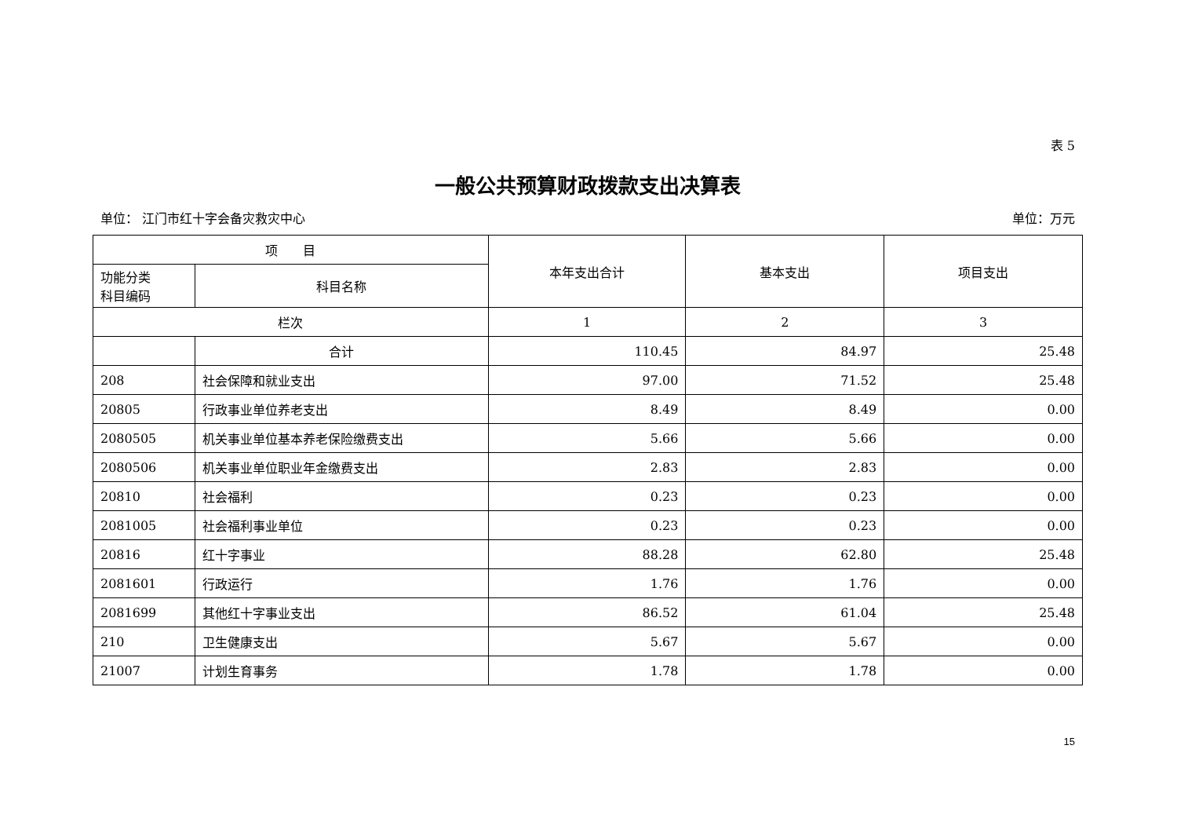表 5
一般公共预算财政拨款支出决算表
单位： 江门市红十字会备灾救灾中心 单位：万元
| 项 目 | | 本年支出合计 | 基本支出 | 项目支出 |
| --- | --- | --- | --- | --- |
| 功能分类 科目编码 | 科目名称 | | | |
| 栏次 | | 1 | 2 | 3 |
| | 合计 | 110.45 | 84.97 | 25.48 |
| 208 | 社会保障和就业支出 | 97.00 | 71.52 | 25.48 |
| 20805 | 行政事业单位养老支出 | 8.49 | 8.49 | 0.00 |
| 2080505 | 机关事业单位基本养老保险缴费支出 | 5.66 | 5.66 | 0.00 |
| 2080506 | 机关事业单位职业年金缴费支出 | 2.83 | 2.83 | 0.00 |
| 20810 | 社会福利 | 0.23 | 0.23 | 0.00 |
| 2081005 | 社会福利事业单位 | 0.23 | 0.23 | 0.00 |
| 20816 | 红十字事业 | 88.28 | 62.80 | 25.48 |
| 2081601 | 行政运行 | 1.76 | 1.76 | 0.00 |
| 2081699 | 其他红十字事业支出 | 86.52 | 61.04 | 25.48 |
| 210 | 卫生健康支出 | 5.67 | 5.67 | 0.00 |
| 21007 | 计划生育事务 | 1.78 | 1.78 | 0.00 |
15